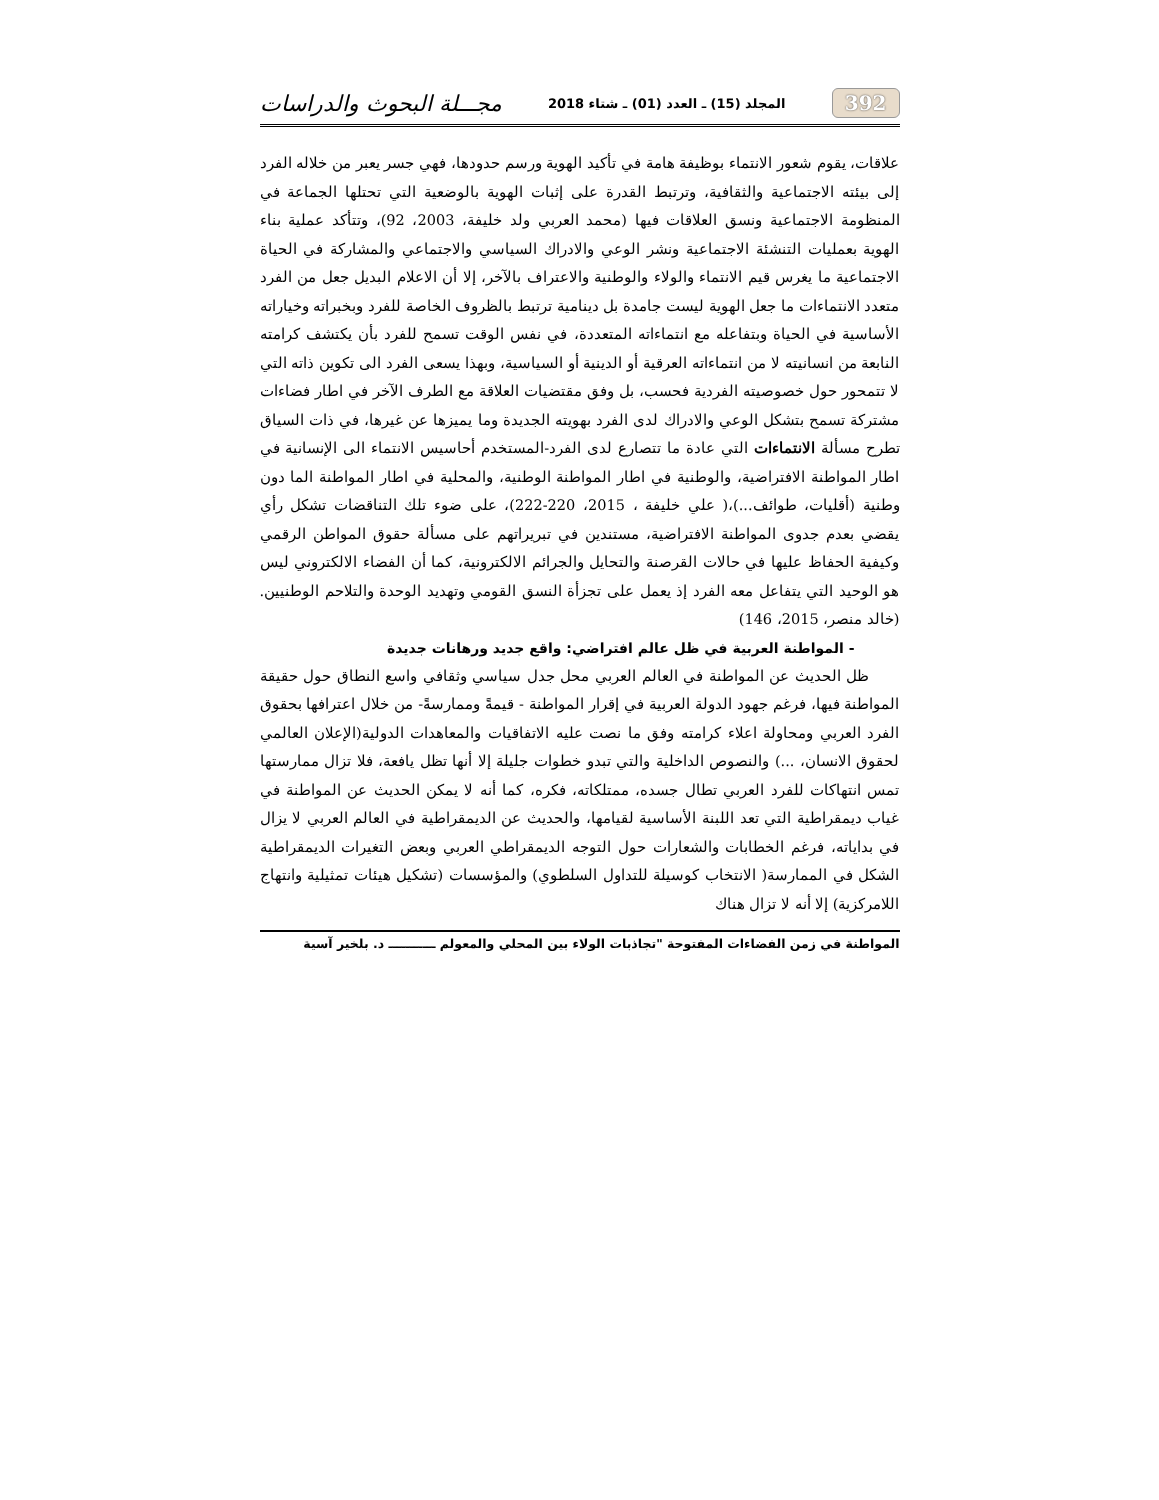392 المجلد (15) ـ العدد (01) ـ شتاء 2018 مجـــلة البحوث والدراسات
علاقات، يقوم شعور الانتماء بوظيفة هامة في تأكيد الهوية ورسم حدودها، فهي جسر يعبر من خلاله الفرد إلى بيئته الاجتماعية والثقافية، وترتبط القدرة على إثبات الهوية بالوضعية التي تحتلها الجماعة في المنظومة الاجتماعية ونسق العلاقات فيها (محمد العربي ولد خليفة، 2003، 92)، وتتأكد عملية بناء الهوية بعمليات التنشئة الاجتماعية ونشر الوعي والادراك السياسي والاجتماعي والمشاركة في الحياة الاجتماعية ما يغرس قيم الانتماء والولاء والوطنية والاعتراف بالآخر، إلا أن الاعلام البديل جعل من الفرد متعدد الانتماءات ما جعل الهوية ليست جامدة بل دينامية ترتبط بالظروف الخاصة للفرد وبخبراته وخياراته الأساسية في الحياة وبتفاعله مع انتماءاته المتعددة، في نفس الوقت تسمح للفرد بأن يكتشف كرامته النابعة من انسانيته لا من انتماءاته العرقية أو الدينية أو السياسية، وبهذا يسعى الفرد الى تكوين ذاته التي لا تتمحور حول خصوصيته الفردية فحسب، بل وفق مقتضيات العلاقة مع الطرف الآخر في اطار فضاءات مشتركة تسمح بتشكل الوعي والادراك لدى الفرد بهويته الجديدة وما يميزها عن غيرها، في ذات السياق تطرح مسألة الانتماءات التي عادة ما تتصارع لدى الفرد-المستخدم أحاسيس الانتماء الى الإنسانية في اطار المواطنة الافتراضية، والوطنية في اطار المواطنة الوطنية، والمحلية في اطار المواطنة الما دون وطنية (أقليات، طوائف...)،( علي خليفة ، 2015، 220-222)، على ضوء تلك التناقضات تشكل رأي يقضي بعدم جدوى المواطنة الافتراضية، مستندين في تبريراتهم على مسألة حقوق المواطن الرقمي وكيفية الحفاظ عليها في حالات القرصنة والتحايل والجرائم الالكترونية، كما أن الفضاء الالكتروني ليس هو الوحيد التي يتفاعل معه الفرد إذ يعمل على تجزأة النسق القومي وتهديد الوحدة والتلاحم الوطنيين.(خالد منصر، 2015، 146)
- المواطنة العربية في ظل عالم افتراضي: واقع جديد ورهانات جديدة
ظل الحديث عن المواطنة في العالم العربي محل جدل سياسي وثقافي واسع النطاق حول حقيقة المواطنة فيها، فرغم جهود الدولة العربية في إقرار المواطنة - قيمةً وممارسةً- من خلال اعترافها بحقوق الفرد العربي ومحاولة اعلاء كرامته وفق ما نصت عليه الاتفاقيات والمعاهدات الدولية(الإعلان العالمي لحقوق الانسان، ...) والنصوص الداخلية والتي تبدو خطوات جليلة إلا أنها تظل يافعة، فلا تزال ممارستها تمس انتهاكات للفرد العربي تطال جسده، ممتلكاته، فكره، كما أنه لا يمكن الحديث عن المواطنة في غياب ديمقراطية التي تعد اللبنة الأساسية لقيامها، والحديث عن الديمقراطية في العالم العربي لا يزال في بداياته، فرغم الخطابات والشعارات حول التوجه الديمقراطي العربي وبعض التغيرات الديمقراطية الشكل في الممارسة( الانتخاب كوسيلة للتداول السلطوي) والمؤسسات (تشكيل هيئات تمثيلية وانتهاج اللامركزية) إلا أنه لا تزال هناك
المواطنة في زمن الفضاءات المفتوحة "تجاذبات الولاء بين المحلي والمعولم ـــــــــــ د. بلخير آسية